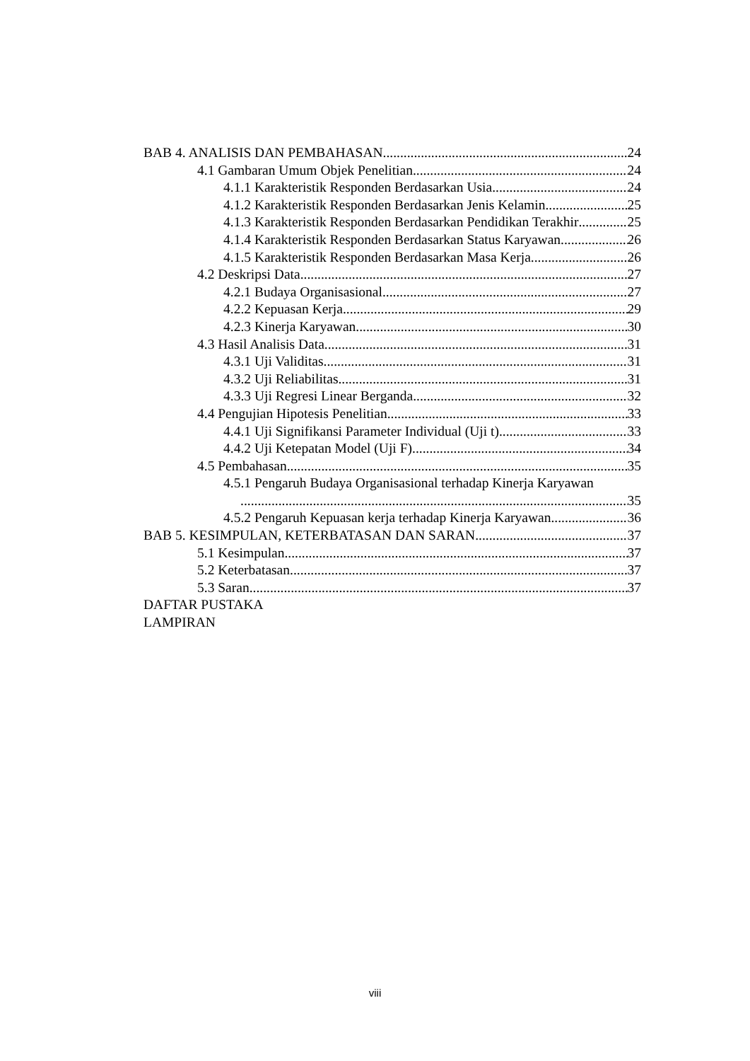BAB 4. ANALISIS DAN PEMBAHASAN 24
4.1 Gambaran Umum Objek Penelitian 24
4.1.1 Karakteristik Responden Berdasarkan Usia 24
4.1.2 Karakteristik Responden Berdasarkan Jenis Kelamin 25
4.1.3 Karakteristik Responden Berdasarkan Pendidikan Terakhir 25
4.1.4 Karakteristik Responden Berdasarkan Status Karyawan 26
4.1.5 Karakteristik Responden Berdasarkan Masa Kerja 26
4.2 Deskripsi Data 27
4.2.1 Budaya Organisasional 27
4.2.2 Kepuasan Kerja 29
4.2.3 Kinerja Karyawan 30
4.3 Hasil Analisis Data 31
4.3.1 Uji Validitas 31
4.3.2 Uji Reliabilitas 31
4.3.3 Uji Regresi Linear Berganda 32
4.4 Pengujian Hipotesis Penelitian 33
4.4.1 Uji Signifikansi Parameter Individual (Uji t) 33
4.4.2 Uji Ketepatan Model (Uji F) 34
4.5 Pembahasan 35
4.5.1 Pengaruh Budaya Organisasional terhadap Kinerja Karyawan
35
4.5.2 Pengaruh Kepuasan kerja terhadap Kinerja Karyawan 36
BAB 5. KESIMPULAN, KETERBATASAN DAN SARAN 37
5.1 Kesimpulan 37
5.2 Keterbatasan 37
5.3 Saran 37
DAFTAR PUSTAKA
LAMPIRAN
viii